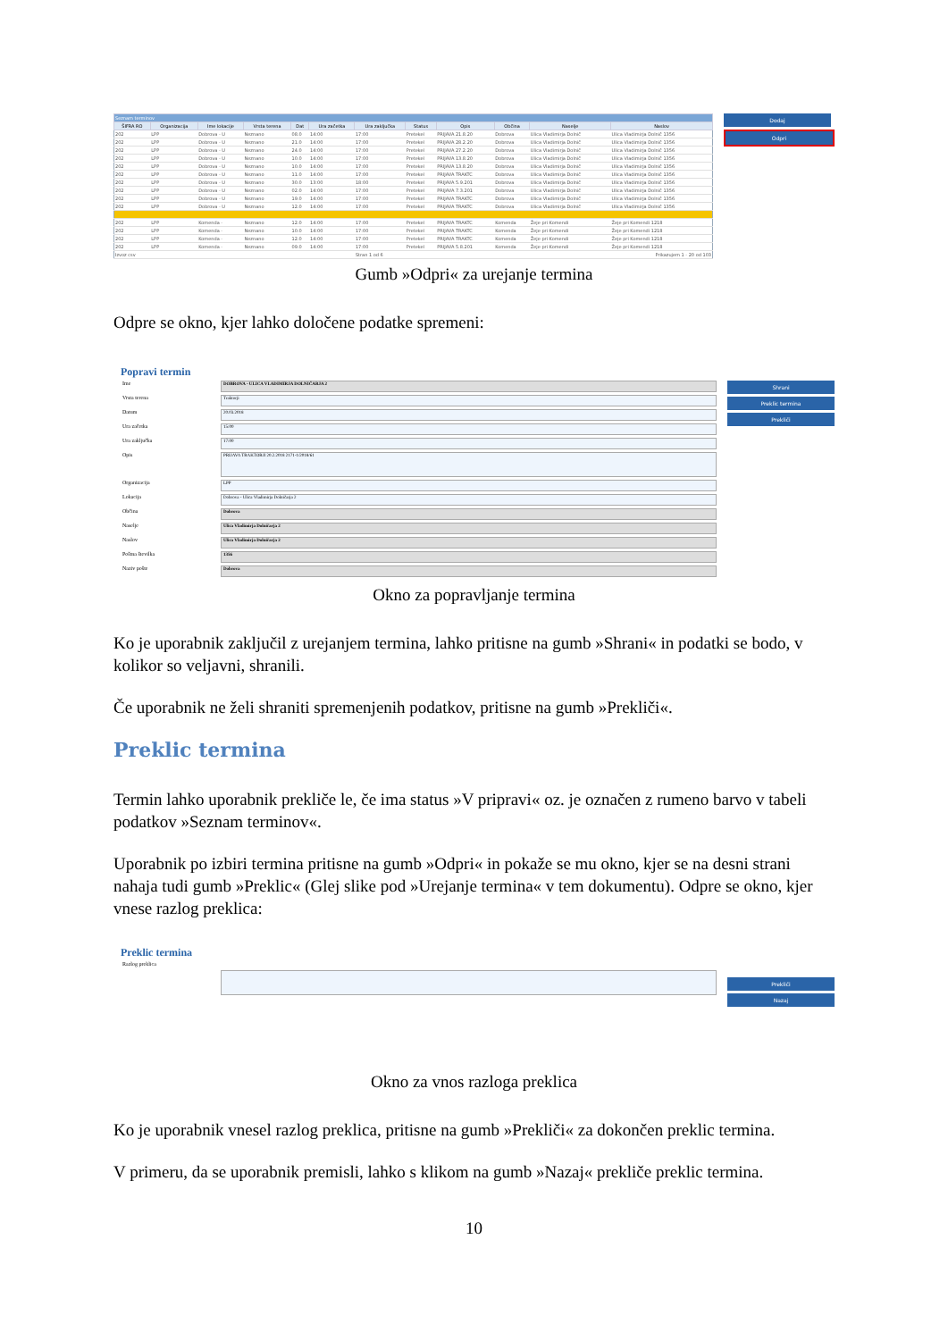| Seznam terminov | | | | | | | | | | | |
| --- | --- | --- | --- | --- | --- | --- | --- | --- | --- | --- | --- |
| ŠIFRA RO | Organizacija | Ime lokacije | Vrsta terena | Dat | Ura začetka | Ura zaključka | Status | Opis | Občina | Naselje | Naslov |
| 202 | LPP | Dobrova - U | Neznano | 08.0 | 14:00 | 17:00 | Pretekel | PRIJAVA 21.8.20 | Dobrova | Ulica Vladimirja Dolnič | Ulica Vladimirja Dolnič 1356 |
| 202 | LPP | Dobrova - U | Neznano | 21.0 | 14:00 | 17:00 | Pretekel | PRIJAVA 28.2.20 | Dobrova | Ulica Vladimirja Dolnič | Ulica Vladimirja Dolnič 1356 |
| 202 | LPP | Dobrova - U | Neznano | 24.0 | 14:00 | 17:00 | Pretekel | PRIJAVA 27.2.20 | Dobrova | Ulica Vladimirja Dolnič | Ulica Vladimirja Dolnič 1356 |
| 202 | LPP | Dobrova - U | Neznano | 10.0 | 14:00 | 17:00 | Pretekel | PRIJAVA 13.8.20 | Dobrova | Ulica Vladimirja Dolnič | Ulica Vladimirja Dolnič 1356 |
| 202 | LPP | Dobrova - U | Neznano | 10.0 | 14:00 | 17:00 | Pretekel | PRIJAVA 13.8.20 | Dobrova | Ulica Vladimirja Dolnič | Ulica Vladimirja Dolnič 1356 |
| 202 | LPP | Dobrova - U | Neznano | 11.0 | 14:00 | 17:00 | Pretekel | PRIJAVA TRAKTC | Dobrova | Ulica Vladimirja Dolnič | Ulica Vladimirja Dolnič 1356 |
| 202 | LPP | Dobrova - U | Neznano | 30.0 | 13:00 | 18:00 | Pretekel | PRIJAVA 5.9.201 | Dobrova | Ulica Vladimirja Dolnič | Ulica Vladimirja Dolnič 1356 |
| 202 | LPP | Dobrova - U | Neznano | 02.0 | 14:00 | 17:00 | Pretekel | PRIJAVA 7.3.201 | Dobrova | Ulica Vladimirja Dolnič | Ulica Vladimirja Dolnič 1356 |
| 202 | LPP | Dobrova - U | Neznano | 19.0 | 14:00 | 17:00 | Pretekel | PRIJAVA TRAKTC | Dobrova | Ulica Vladimirja Dolnič | Ulica Vladimirja Dolnič 1356 |
| 202 | LPP | Dobrova - U | Neznano | 12.0 | 14:00 | 17:00 | Pretekel | PRIJAVA TRAKTC | Dobrova | Ulica Vladimirja Dolnič | Ulica Vladimirja Dolnič 1356 |
| 202 | LPP | Komenda - | Neznano | 12.0 | 14:00 | 17:00 | Pretekel | PRIJAVA TRAKTC | Komenda | Žeje pri Komendi | Žeje pri Komendi 1218 |
| 202 | LPP | Komenda - | Neznano | 10.0 | 14:00 | 17:00 | Pretekel | PRIJAVA TRAKTC | Komenda | Žeje pri Komendi | Žeje pri Komendi 1218 |
| 202 | LPP | Komenda - | Neznano | 12.0 | 14:00 | 17:00 | Pretekel | PRIJAVA TRAKTC | Komenda | Žeje pri Komendi | Žeje pri Komendi 1218 |
| 202 | LPP | Komenda - | Neznano | 09.0 | 14:00 | 17:00 | Pretekel | PRIJAVA 5.8.201 | Komenda | Žeje pri Komendi | Žeje pri Komendi 1218 |
| Izvoz csv | | | | | | Stran 1 od 6 | | | Prikazujem 1 - 20 od 103 | | |
Dodaj
Odpri
Gumb »Odpri« za urejanje termina
Odpre se okno, kjer lahko določene podatke spremeni:
Popravi termin
Ime DOBROVA - ULICA VLADIMIRJA DOLNIČARJA 2
Vrsta terena Traktorji
Datum 20.03.2018
Ura začetka 15:00
Ura zaključka 17:00
Opis PRIJAVA TRAKTORJI 20.2.2018 2171-1/2018/61
Organizacija LPP
Lokacija Dobrova - Ulica Vladimirja Dolničarja 2
Občina Dobrova
Naselje Ulica Vladimirja Dolničarja 2
Naslov Ulica Vladimirja Dolničarja 2
Poštna številka 1356
Naziv pošte Dobrova
Shrani
Preklic termina
Prekliči
Okno za popravljanje termina
Ko je uporabnik zaključil z urejanjem termina, lahko pritisne na gumb »Shrani« in podatki se bodo, v kolikor so veljavni, shranili.
Če uporabnik ne želi shraniti spremenjenih podatkov, pritisne na gumb »Prekliči«.
Preklic termina
Termin lahko uporabnik prekliče le, če ima status »V pripravi« oz. je označen z rumeno barvo v tabeli podatkov »Seznam terminov«.
Uporabnik po izbiri termina pritisne na gumb »Odpri« in pokaže se mu okno, kjer se na desni strani nahaja tudi gumb »Preklic« (Glej slike pod »Urejanje termina« v tem dokumentu). Odpre se okno, kjer vnese razlog preklica:
Preklic termina
Razlog preklica
Prekliči
Nazaj
Okno za vnos razloga preklica
Ko je uporabnik vnesel razlog preklica, pritisne na gumb »Prekliči« za dokončen preklic termina.
V primeru, da se uporabnik premisli, lahko s klikom na gumb »Nazaj« prekliče preklic termina.
10